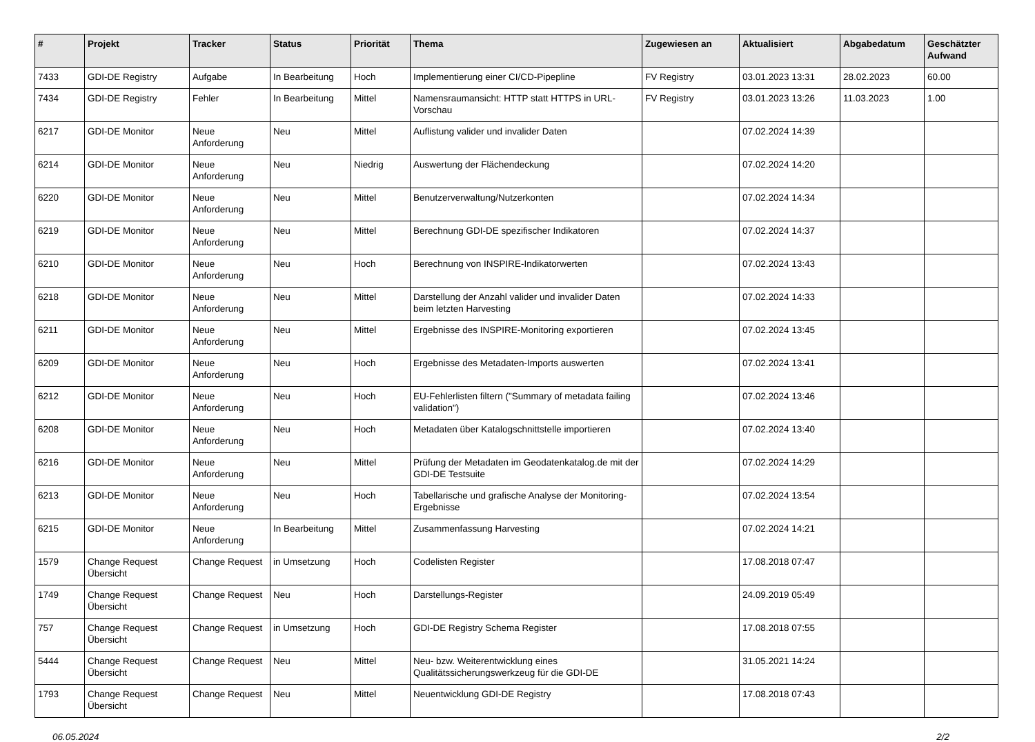| # | Projekt | Tracker | Status | Priorität | Thema | Zugewiesen an | Aktualisiert | Abgabedatum | Geschätzter Aufwand |
| --- | --- | --- | --- | --- | --- | --- | --- | --- | --- |
| 7433 | GDI-DE Registry | Aufgabe | In Bearbeitung | Hoch | Implementierung einer CI/CD-Pipepline | FV Registry | 03.01.2023 13:31 | 28.02.2023 | 60.00 |
| 7434 | GDI-DE Registry | Fehler | In Bearbeitung | Mittel | Namensraumansicht: HTTP statt HTTPS in URL-Vorschau | FV Registry | 03.01.2023 13:26 | 11.03.2023 | 1.00 |
| 6217 | GDI-DE Monitor | Neue Anforderung | Neu | Mittel | Auflistung valider und invalider Daten | | 07.02.2024 14:39 | | |
| 6214 | GDI-DE Monitor | Neue Anforderung | Neu | Niedrig | Auswertung der Flächendeckung | | 07.02.2024 14:20 | | |
| 6220 | GDI-DE Monitor | Neue Anforderung | Neu | Mittel | Benutzerverwaltung/Nutzerkonten | | 07.02.2024 14:34 | | |
| 6219 | GDI-DE Monitor | Neue Anforderung | Neu | Mittel | Berechnung GDI-DE spezifischer Indikatoren | | 07.02.2024 14:37 | | |
| 6210 | GDI-DE Monitor | Neue Anforderung | Neu | Hoch | Berechnung von INSPIRE-Indikatorwerten | | 07.02.2024 13:43 | | |
| 6218 | GDI-DE Monitor | Neue Anforderung | Neu | Mittel | Darstellung der Anzahl valider und invalider Daten beim letzten Harvesting | | 07.02.2024 14:33 | | |
| 6211 | GDI-DE Monitor | Neue Anforderung | Neu | Mittel | Ergebnisse des INSPIRE-Monitoring exportieren | | 07.02.2024 13:45 | | |
| 6209 | GDI-DE Monitor | Neue Anforderung | Neu | Hoch | Ergebnisse des Metadaten-Imports auswerten | | 07.02.2024 13:41 | | |
| 6212 | GDI-DE Monitor | Neue Anforderung | Neu | Hoch | EU-Fehlerlisten filtern ("Summary of metadata failing validation") | | 07.02.2024 13:46 | | |
| 6208 | GDI-DE Monitor | Neue Anforderung | Neu | Hoch | Metadaten über Katalogschnittstelle importieren | | 07.02.2024 13:40 | | |
| 6216 | GDI-DE Monitor | Neue Anforderung | Neu | Mittel | Prüfung der Metadaten im Geodatenkatalog.de mit der GDI-DE Testsuite | | 07.02.2024 14:29 | | |
| 6213 | GDI-DE Monitor | Neue Anforderung | Neu | Hoch | Tabellarische und grafische Analyse der Monitoring-Ergebnisse | | 07.02.2024 13:54 | | |
| 6215 | GDI-DE Monitor | Neue Anforderung | In Bearbeitung | Mittel | Zusammenfassung Harvesting | | 07.02.2024 14:21 | | |
| 1579 | Change Request Übersicht | Change Request | in Umsetzung | Hoch | Codelisten Register | | 17.08.2018 07:47 | | |
| 1749 | Change Request Übersicht | Change Request | Neu | Hoch | Darstellungs-Register | | 24.09.2019 05:49 | | |
| 757 | Change Request Übersicht | Change Request | in Umsetzung | Hoch | GDI-DE Registry Schema Register | | 17.08.2018 07:55 | | |
| 5444 | Change Request Übersicht | Change Request | Neu | Mittel | Neu- bzw. Weiterentwicklung eines Qualitätssicherungswerkzeug für die GDI-DE | | 31.05.2021 14:24 | | |
| 1793 | Change Request Übersicht | Change Request | Neu | Mittel | Neuentwicklung GDI-DE Registry | | 17.08.2018 07:43 | | |
06.05.2024 2/2